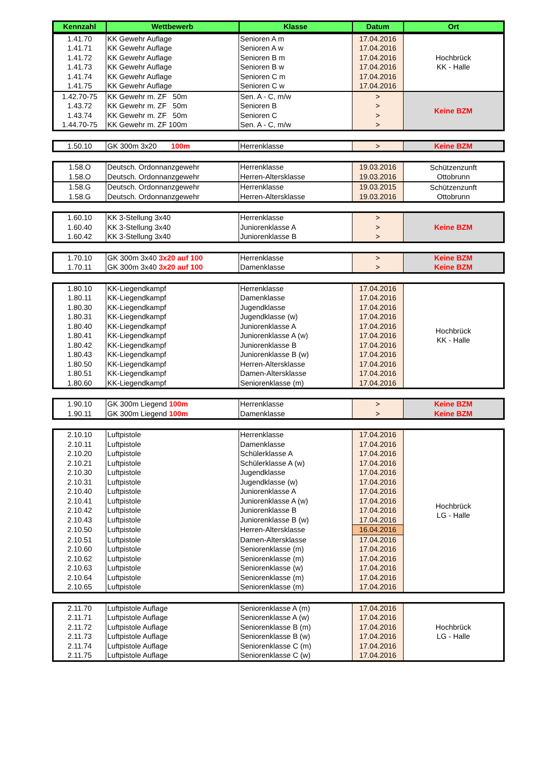| Kennzahl | Wettbewerb | Klasse | Datum | Ort |
| --- | --- | --- | --- | --- |
| 1.41.70 | KK Gewehr Auflage | Senioren A m | 17.04.2016 | Hochbrück KK - Halle |
| 1.41.71 | KK Gewehr Auflage | Senioren A w | 17.04.2016 | |
| 1.41.72 | KK Gewehr Auflage | Senioren B m | 17.04.2016 | |
| 1.41.73 | KK Gewehr Auflage | Senioren B w | 17.04.2016 | |
| 1.41.74 | KK Gewehr Auflage | Senioren C m | 17.04.2016 | |
| 1.41.75 | KK Gewehr Auflage | Senioren C w | 17.04.2016 | |
| 1.42.70-75 | KK Gewehr m. ZF 50m | Sen. A - C, m/w | > | Keine BZM |
| 1.43.72 | KK Gewehr m. ZF 50m | Senioren B | > | |
| 1.43.74 | KK Gewehr m. ZF 50m | Senioren C | > | |
| 1.44.70-75 | KK Gewehr m. ZF 100m | Sen. A - C, m/w | > | |
| 1.50.10 | GK 300m 3x20 100m | Herrenklasse | > | Keine BZM |
| 1.58.O | Deutsch. Ordonnanzgewehr | Herrenklasse | 19.03.2016 | Schützenzunft Ottobrunn |
| 1.58.O | Deutsch. Ordonnanzgewehr | Herren-Altersklasse | 19.03.2016 | |
| 1.58.G | Deutsch. Ordonnanzgewehr | Herrenklasse | 19.03.2015 | Schützenzunft Ottobrunn |
| 1.58.G | Deutsch. Ordonnanzgewehr | Herren-Altersklasse | 19.03.2016 | |
| 1.60.10 | KK 3-Stellung 3x40 | Herrenklasse | > | Keine BZM |
| 1.60.40 | KK 3-Stellung 3x40 | Juniorenklasse A | > | |
| 1.60.42 | KK 3-Stellung 3x40 | Juniorenklasse B | > | |
| 1.70.10 | GK 300m 3x40 3x20 auf 100 | Herrenklasse | > | Keine BZM |
| 1.70.11 | GK 300m 3x40 3x20 auf 100 | Damenklasse | > | Keine BZM |
| 1.80.10 | KK-Liegendkampf | Herrenklasse | 17.04.2016 | Hochbrück KK - Halle |
| 1.80.11 | KK-Liegendkampf | Damenklasse | 17.04.2016 | |
| 1.80.30 | KK-Liegendkampf | Jugendklasse | 17.04.2016 | |
| 1.80.31 | KK-Liegendkampf | Jugendklasse (w) | 17.04.2016 | |
| 1.80.40 | KK-Liegendkampf | Juniorenklasse A | 17.04.2016 | |
| 1.80.41 | KK-Liegendkampf | Juniorenklasse A (w) | 17.04.2016 | |
| 1.80.42 | KK-Liegendkampf | Juniorenklasse B | 17.04.2016 | |
| 1.80.43 | KK-Liegendkampf | Juniorenklasse B (w) | 17.04.2016 | |
| 1.80.50 | KK-Liegendkampf | Herren-Altersklasse | 17.04.2016 | |
| 1.80.51 | KK-Liegendkampf | Damen-Altersklasse | 17.04.2016 | |
| 1.80.60 | KK-Liegendkampf | Seniorenklasse (m) | 17.04.2016 | |
| 1.90.10 | GK 300m Liegend 100m | Herrenklasse | > | Keine BZM |
| 1.90.11 | GK 300m Liegend 100m | Damenklasse | > | Keine BZM |
| 2.10.10 | Luftpistole | Herrenklasse | 17.04.2016 | Hochbrück LG - Halle |
| 2.10.11 | Luftpistole | Damenklasse | 17.04.2016 | |
| 2.10.20 | Luftpistole | Schülerklasse A | 17.04.2016 | |
| 2.10.21 | Luftpistole | Schülerklasse A (w) | 17.04.2016 | |
| 2.10.30 | Luftpistole | Jugendklasse | 17.04.2016 | |
| 2.10.31 | Luftpistole | Jugendklasse (w) | 17.04.2016 | |
| 2.10.40 | Luftpistole | Juniorenklasse A | 17.04.2016 | |
| 2.10.41 | Luftpistole | Juniorenklasse A (w) | 17.04.2016 | |
| 2.10.42 | Luftpistole | Juniorenklasse B | 17.04.2016 | |
| 2.10.43 | Luftpistole | Juniorenklasse B (w) | 17.04.2016 | |
| 2.10.50 | Luftpistole | Herren-Altersklasse | 16.04.2016 | |
| 2.10.51 | Luftpistole | Damen-Altersklasse | 17.04.2016 | |
| 2.10.60 | Luftpistole | Seniorenklasse (m) | 17.04.2016 | |
| 2.10.62 | Luftpistole | Seniorenklasse (m) | 17.04.2016 | |
| 2.10.63 | Luftpistole | Seniorenklasse (w) | 17.04.2016 | |
| 2.10.64 | Luftpistole | Seniorenklasse (m) | 17.04.2016 | |
| 2.10.65 | Luftpistole | Seniorenklasse (m) | 17.04.2016 | |
| 2.11.70 | Luftpistole Auflage | Seniorenklasse A (m) | 17.04.2016 | Hochbrück LG - Halle |
| 2.11.71 | Luftpistole Auflage | Seniorenklasse A (w) | 17.04.2016 | |
| 2.11.72 | Luftpistole Auflage | Seniorenklasse B (m) | 17.04.2016 | |
| 2.11.73 | Luftpistole Auflage | Seniorenklasse B (w) | 17.04.2016 | |
| 2.11.74 | Luftpistole Auflage | Seniorenklasse C (m) | 17.04.2016 | |
| 2.11.75 | Luftpistole Auflage | Seniorenklasse C (w) | 17.04.2016 | |